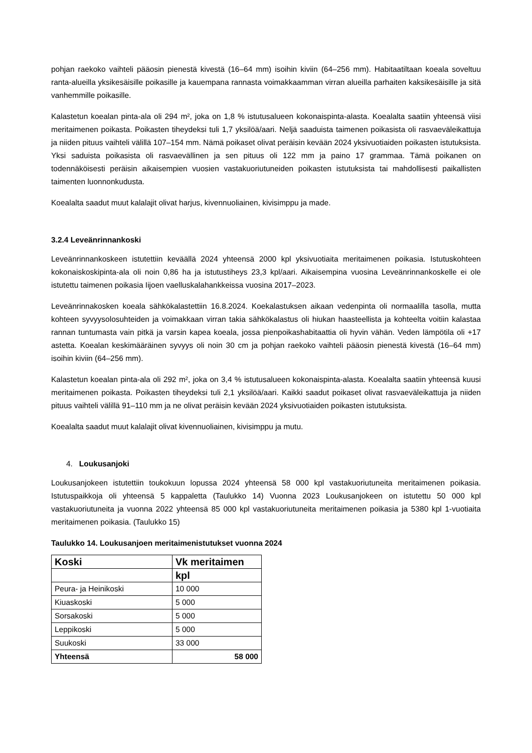pohjan raekoko vaihteli pääosin pienestä kivestä (16–64 mm) isoihin kiviin (64–256 mm). Habitaatiltaan koeala soveltuu ranta-alueilla yksikesäisille poikasille ja kauempana rannasta voimakkaamman virran alueilla parhaiten kaksikesäisille ja sitä vanhemmille poikasille.
Kalastetun koealan pinta-ala oli 294 m², joka on 1,8 % istutusalueen kokonaispinta-alasta. Koealalta saatiin yhteensä viisi meritaimenen poikasta. Poikasten tiheydeksi tuli 1,7 yksilöä/aari. Neljä saaduista taimenen poikasista oli rasvaeväleikattuja ja niiden pituus vaihteli välillä 107–154 mm. Nämä poikaset olivat peräisin kevään 2024 yksivuotiaiden poikasten istutuksista. Yksi saduista poikasista oli rasvaevällinen ja sen pituus oli 122 mm ja paino 17 grammaa. Tämä poikanen on todennäköisesti peräisin aikaisempien vuosien vastakuoriutuneiden poikasten istutuksista tai mahdollisesti paikallisten taimenten luonnonkudusta.
Koealalta saadut muut kalalajit olivat harjus, kivennuoliainen, kivisimppu ja made.
3.2.4 Leveänrinnankoski
Leveänrinnankoskeen istutettiin keväällä 2024 yhteensä 2000 kpl yksivuotiaita meritaimenen poikasia. Istutuskohteen kokonaiskoskipinta-ala oli noin 0,86 ha ja istutustiheys 23,3 kpl/aari. Aikaisempina vuosina Leveänrinnankoskelle ei ole istutettu taimenen poikasia Iijoen vaelluskalahankkeissa vuosina 2017–2023.
Leveänrinnakosken koeala sähkökalastettiin 16.8.2024. Koekalastuksen aikaan vedenpinta oli normaalilla tasolla, mutta kohteen syvyysolosuhteiden ja voimakkaan virran takia sähkökalastus oli hiukan haasteellista ja kohteelta voitiin kalastaa rannan tuntumasta vain pitkä ja varsin kapea koeala, jossa pienpoikashabitaattia oli hyvin vähän. Veden lämpötila oli +17 astetta. Koealan keskimääräinen syvyys oli noin 30 cm ja pohjan raekoko vaihteli pääosin pienestä kivestä (16–64 mm) isoihin kiviin (64–256 mm).
Kalastetun koealan pinta-ala oli 292 m², joka on 3,4 % istutusalueen kokonaispinta-alasta. Koealalta saatiin yhteensä kuusi meritaimenen poikasta. Poikasten tiheydeksi tuli 2,1 yksilöä/aari. Kaikki saadut poikaset olivat rasvaeväleikattuja ja niiden pituus vaihteli välillä 91–110 mm ja ne olivat peräisin kevään 2024 yksivuotiaiden poikasten istutuksista.
Koealalta saadut muut kalalajit olivat kivennuoliainen, kivisimppu ja mutu.
4. Loukusanjoki
Loukusanjokeen istutettiin toukokuun lopussa 2024 yhteensä 58 000 kpl vastakuoriutuneita meritaimenen poikasia. Istutuspaikkoja oli yhteensä 5 kappaletta (Taulukko 14) Vuonna 2023 Loukusanjokeen on istutettu 50 000 kpl vastakuoriutuneita ja vuonna 2022 yhteensä 85 000 kpl vastakuoriutuneita meritaimenen poikasia ja 5380 kpl 1-vuotiaita meritaimenen poikasia. (Taulukko 15)
Taulukko 14. Loukusanjoen meritaimenistutukset vuonna 2024
| Koski | Vk meritaimen |
| --- | --- |
| | kpl |
| Peura- ja Heinikoski | 10 000 |
| Kiuaskoski | 5 000 |
| Sorsakoski | 5 000 |
| Leppikoski | 5 000 |
| Suukoski | 33 000 |
| Yhteensä | 58 000 |